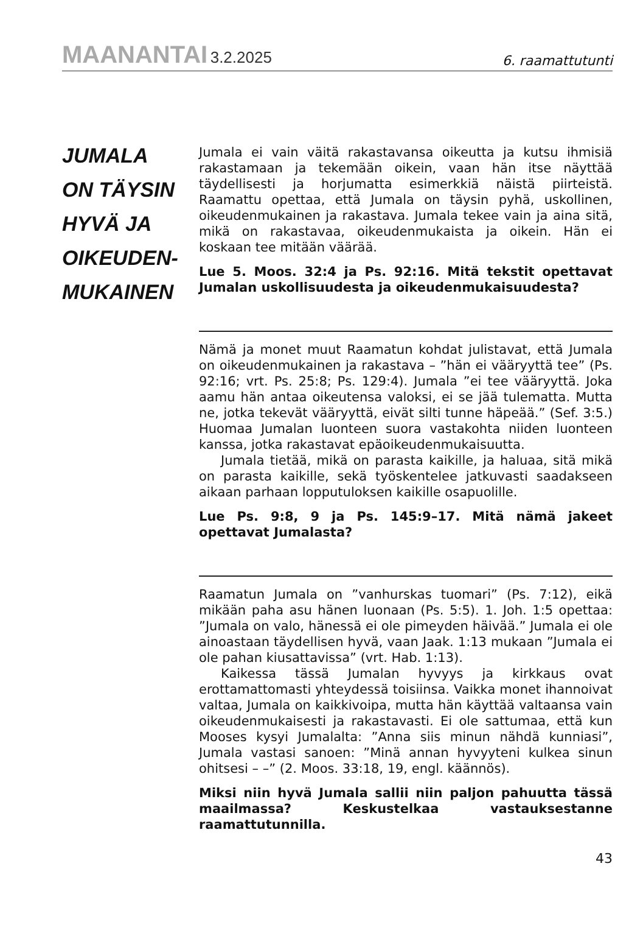MAANANTAI 3.2.2025
6. raamattutunti
JUMALA
ON TÄYSIN
HYVÄ JA
OIKEUDEN-
MUKAINEN
Jumala ei vain väitä rakastavansa oikeutta ja kutsu ihmisiä rakastamaan ja tekemään oikein, vaan hän itse näyttää täydellisesti ja horjumatta esimerkkiä näistä piirteistä. Raamattu opettaa, että Jumala on täysin pyhä, uskollinen, oikeudenmukainen ja rakastava. Jumala tekee vain ja aina sitä, mikä on rakastavaa, oikeudenmukaista ja oikein. Hän ei koskaan tee mitään väärää.
Lue 5. Moos. 32:4 ja Ps. 92:16. Mitä tekstit opettavat Jumalan uskollisuudesta ja oikeudenmukaisuudesta?
Nämä ja monet muut Raamatun kohdat julistavat, että Jumala on oikeudenmukainen ja rakastava – ”hän ei vääryyttä tee” (Ps. 92:16; vrt. Ps. 25:8; Ps. 129:4). Jumala ”ei tee vääryyttä. Joka aamu hän antaa oikeutensa valoksi, ei se jää tulematta. Mutta ne, jotka tekevät vääryyttä, eivät silti tunne häpeää.” (Sef. 3:5.) Huomaa Jumalan luonteen suora vastakohta niiden luonteen kanssa, jotka rakastavat epäoikeudenmukaisuutta.
Jumala tietää, mikä on parasta kaikille, ja haluaa, sitä mikä on parasta kaikille, sekä työskentelee jatkuvasti saadakseen aikaan parhaan lopputuloksen kaikille osapuolille.
Lue Ps. 9:8, 9 ja Ps. 145:9–17. Mitä nämä jakeet opettavat Jumalasta?
Raamatun Jumala on ”vanhurskas tuomari” (Ps. 7:12), eikä mikään paha asu hänen luonaan (Ps. 5:5). 1. Joh. 1:5 opettaa: ”Jumala on valo, hänessä ei ole pimeyden häivää.” Jumala ei ole ainoastaan täydellisen hyvä, vaan Jaak. 1:13 mukaan ”Jumala ei ole pahan kiusattavissa” (vrt. Hab. 1:13).
Kaikessa tässä Jumalan hyvyys ja kirkkaus ovat erottamattomasti yhteydessä toisiinsa. Vaikka monet ihannoivat valtaa, Jumala on kaikkivoipa, mutta hän käyttää valtaansa vain oikeudenmukaisesti ja rakastavasti. Ei ole sattumaa, että kun Mooses kysyi Jumalalta: ”Anna siis minun nähdä kunniasi”, Jumala vastasi sanoen: ”Minä annan hyvyyteni kulkea sinun ohitsesi – –” (2. Moos. 33:18, 19, engl. käännös).
Miksi niin hyvä Jumala sallii niin paljon pahuutta tässä maailmassa? Keskustelkaa vastauksestanne raamattutunnilla.
43